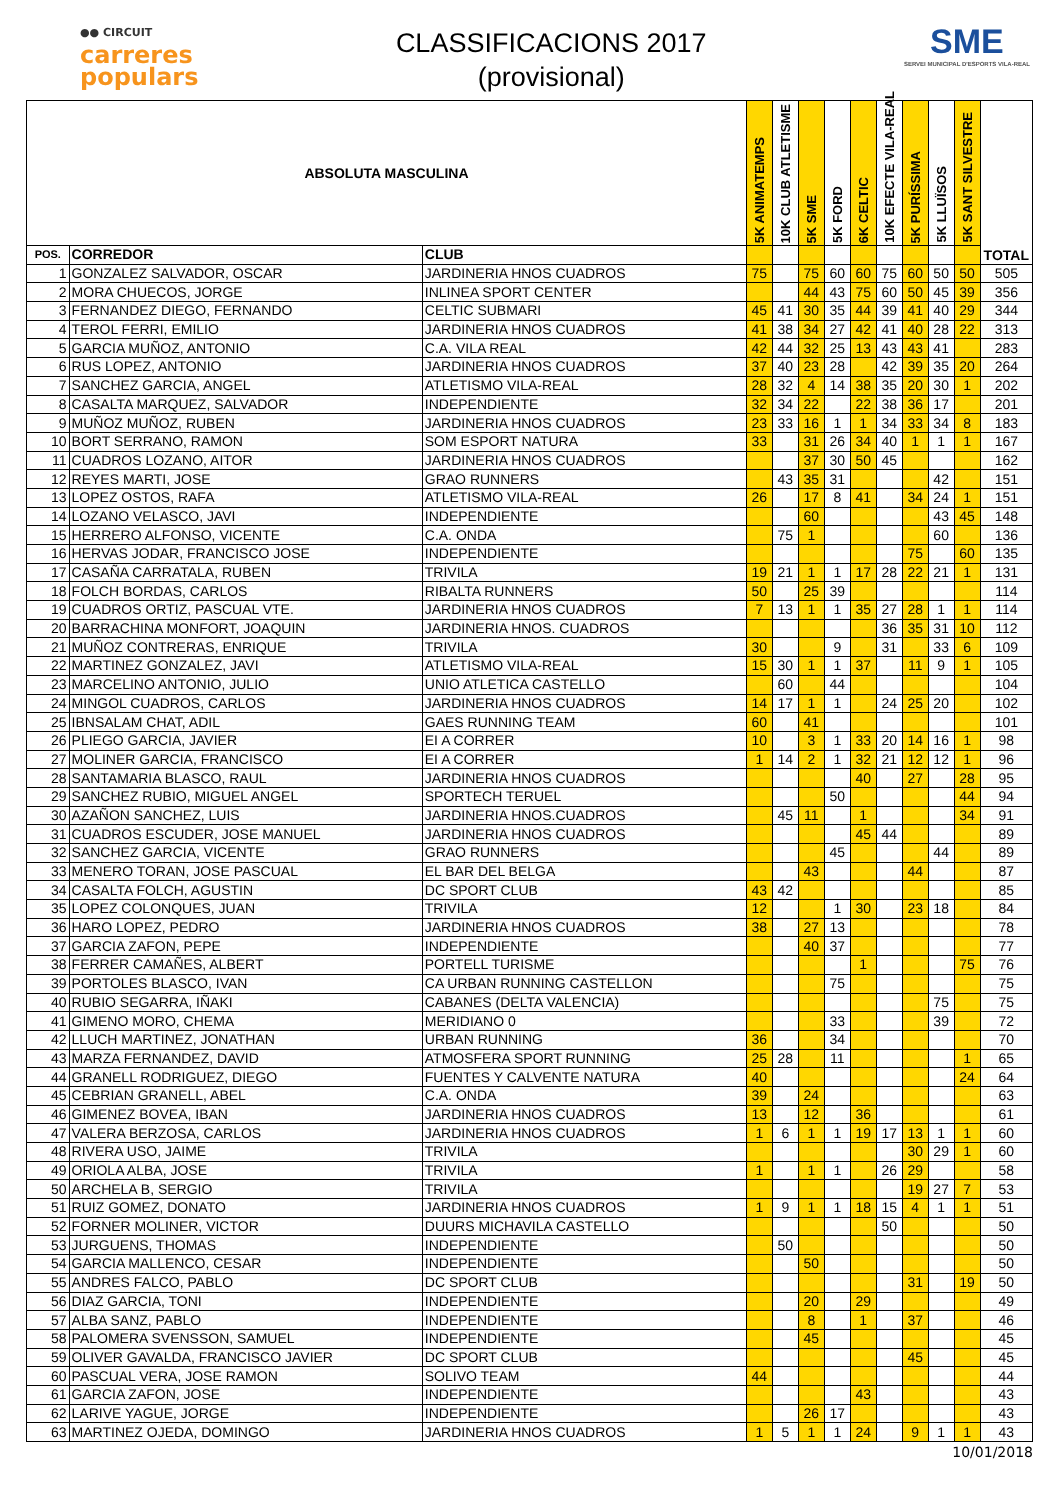●● CIRCUIT
carreres
populars
CLASSIFICACIONS 2017
(provisional)
SME
SERVEI MUNICIPAL D'ESPORTS VILA-REAL
| ABSOLUTA MASCULINA | | | 5K ANIMATEMPS | 10K CLUB ATLETISME | 5K SME | 5K FORD | 6K CELTIC | 10K EFECTE VILA-REAL | 5K PURÍSSIMA | 5K LLUÏSOS | 5K SANT SILVESTRE | TOTAL |
| --- | --- | --- | --- | --- | --- | --- | --- | --- | --- | --- | --- | --- |
| POS. | CORREDOR | CLUB | | | | | | | | | | |
| 1 | GONZALEZ SALVADOR, OSCAR | JARDINERIA HNOS CUADROS | 75 | | 75 | 60 | 60 | 75 | 60 | 50 | 50 | 505 |
| 2 | MORA CHUECOS, JORGE | INLINEA SPORT CENTER | | | 44 | 43 | 75 | 60 | 50 | 45 | 39 | 356 |
| 3 | FERNANDEZ DIEGO, FERNANDO | CELTIC SUBMARI | 45 | 41 | 30 | 35 | 44 | 39 | 41 | 40 | 29 | 344 |
| 4 | TEROL FERRI, EMILIO | JARDINERIA HNOS CUADROS | 41 | 38 | 34 | 27 | 42 | 41 | 40 | 28 | 22 | 313 |
| 5 | GARCIA MUÑOZ, ANTONIO | C.A. VILA REAL | 42 | 44 | 32 | 25 | 13 | 43 | 43 | 41 | | 283 |
| 6 | RUS LOPEZ, ANTONIO | JARDINERIA HNOS CUADROS | 37 | 40 | 23 | 28 | | 42 | 39 | 35 | 20 | 264 |
| 7 | SANCHEZ GARCIA, ANGEL | ATLETISMO VILA-REAL | 28 | 32 | 4 | 14 | 38 | 35 | 20 | 30 | 1 | 202 |
| 8 | CASALTA MARQUEZ, SALVADOR | INDEPENDIENTE | 32 | 34 | 22 | | 22 | 38 | 36 | 17 | | 201 |
| 9 | MUÑOZ MUÑOZ, RUBEN | JARDINERIA HNOS CUADROS | 23 | 33 | 16 | 1 | 1 | 34 | 33 | 34 | 8 | 183 |
| 10 | BORT SERRANO, RAMON | SOM ESPORT NATURA | 33 | | 31 | 26 | 34 | 40 | 1 | 1 | 1 | 167 |
| 11 | CUADROS LOZANO, AITOR | JARDINERIA HNOS CUADROS | | | 37 | 30 | 50 | 45 | | | | 162 |
| 12 | REYES MARTI, JOSE | GRAO RUNNERS | | 43 | 35 | 31 | | | | 42 | | 151 |
| 13 | LOPEZ OSTOS, RAFA | ATLETISMO VILA-REAL | 26 | | 17 | 8 | 41 | | 34 | 24 | 1 | 151 |
| 14 | LOZANO VELASCO, JAVI | INDEPENDIENTE | | | 60 | | | | | 43 | 45 | 148 |
| 15 | HERRERO ALFONSO, VICENTE | C.A. ONDA | | 75 | 1 | | | | | 60 | | 136 |
| 16 | HERVAS JODAR, FRANCISCO JOSE | INDEPENDIENTE | | | | | | | 75 | | 60 | 135 |
| 17 | CASAÑA CARRATALA, RUBEN | TRIVILA | 19 | 21 | 1 | 1 | 17 | 28 | 22 | 21 | 1 | 131 |
| 18 | FOLCH BORDAS, CARLOS | RIBALTA RUNNERS | 50 | | 25 | 39 | | | | | | 114 |
| 19 | CUADROS ORTIZ, PASCUAL VTE. | JARDINERIA HNOS CUADROS | 7 | 13 | 1 | 1 | 35 | 27 | 28 | 1 | 1 | 114 |
| 20 | BARRACHINA MONFORT, JOAQUIN | JARDINERIA HNOS. CUADROS | | | | | | 36 | 35 | 31 | 10 | 112 |
| 21 | MUÑOZ CONTRERAS, ENRIQUE | TRIVILA | 30 | | | 9 | | 31 | | 33 | 6 | 109 |
| 22 | MARTINEZ GONZALEZ, JAVI | ATLETISMO VILA-REAL | 15 | 30 | 1 | 1 | 37 | | 11 | 9 | 1 | 105 |
| 23 | MARCELINO ANTONIO, JULIO | UNIO ATLETICA CASTELLO | | 60 | | 44 | | | | | | 104 |
| 24 | MINGOL CUADROS, CARLOS | JARDINERIA HNOS CUADROS | 14 | 17 | 1 | 1 | | 24 | 25 | 20 | | 102 |
| 25 | IBNSALAM CHAT, ADIL | GAES RUNNING TEAM | 60 | | 41 | | | | | | | 101 |
| 26 | PLIEGO GARCIA, JAVIER | EI A CORRER | 10 | | 3 | 1 | 33 | 20 | 14 | 16 | 1 | 98 |
| 27 | MOLINER GARCIA, FRANCISCO | EI A CORRER | 1 | 14 | 2 | 1 | 32 | 21 | 12 | 12 | 1 | 96 |
| 28 | SANTAMARIA BLASCO, RAUL | JARDINERIA HNOS CUADROS | | | | | 40 | | 27 | | 28 | 95 |
| 29 | SANCHEZ RUBIO, MIGUEL ANGEL | SPORTECH TERUEL | | | | 50 | | | | | 44 | 94 |
| 30 | AZAÑON SANCHEZ, LUIS | JARDINERIA HNOS.CUADROS | | 45 | 11 | | 1 | | | | 34 | 91 |
| 31 | CUADROS ESCUDER, JOSE MANUEL | JARDINERIA HNOS CUADROS | | | | | 45 | 44 | | | | 89 |
| 32 | SANCHEZ GARCIA, VICENTE | GRAO RUNNERS | | | | 45 | | | | 44 | | 89 |
| 33 | MENERO TORAN, JOSE PASCUAL | EL BAR DEL BELGA | | | 43 | | | | 44 | | | 87 |
| 34 | CASALTA FOLCH, AGUSTIN | DC SPORT CLUB | 43 | 42 | | | | | | | | 85 |
| 35 | LOPEZ COLONQUES, JUAN | TRIVILA | 12 | | | 1 | 30 | | 23 | 18 | | 84 |
| 36 | HARO LOPEZ, PEDRO | JARDINERIA HNOS CUADROS | 38 | | 27 | 13 | | | | | | 78 |
| 37 | GARCIA ZAFON, PEPE | INDEPENDIENTE | | | 40 | 37 | | | | | | 77 |
| 38 | FERRER CAMAÑES, ALBERT | PORTELL TURISME | | | | | 1 | | | | 75 | 76 |
| 39 | PORTOLES BLASCO, IVAN | CA URBAN RUNNING CASTELLON | | | | 75 | | | | | | 75 |
| 40 | RUBIO SEGARRA, IÑAKI | CABANES (DELTA VALENCIA) | | | | | | | | 75 | | 75 |
| 41 | GIMENO MORO, CHEMA | MERIDIANO 0 | | | | 33 | | | | 39 | | 72 |
| 42 | LLUCH MARTINEZ, JONATHAN | URBAN RUNNING | 36 | | | 34 | | | | | | 70 |
| 43 | MARZA FERNANDEZ, DAVID | ATMOSFERA SPORT RUNNING | 25 | 28 | | 11 | | | | | 1 | 65 |
| 44 | GRANELL RODRIGUEZ, DIEGO | FUENTES Y CALVENTE NATURA | 40 | | | | | | | | 24 | 64 |
| 45 | CEBRIAN GRANELL, ABEL | C.A. ONDA | 39 | | 24 | | | | | | | 63 |
| 46 | GIMENEZ BOVEA, IBAN | JARDINERIA HNOS CUADROS | 13 | | 12 | | 36 | | | | | 61 |
| 47 | VALERA BERZOSA, CARLOS | JARDINERIA HNOS CUADROS | 1 | 6 | 1 | 1 | 19 | 17 | 13 | 1 | 1 | 60 |
| 48 | RIVERA USO, JAIME | TRIVILA | | | | | | | 30 | 29 | 1 | 60 |
| 49 | ORIOLA ALBA, JOSE | TRIVILA | 1 | | 1 | 1 | | 26 | 29 | | | 58 |
| 50 | ARCHELA B, SERGIO | TRIVILA | | | | | | | 19 | 27 | 7 | 53 |
| 51 | RUIZ GOMEZ, DONATO | JARDINERIA HNOS CUADROS | 1 | 9 | 1 | 1 | 18 | 15 | 4 | 1 | 1 | 51 |
| 52 | FORNER MOLINER, VICTOR | DUURS MICHAVILA CASTELLO | | | | | | 50 | | | | 50 |
| 53 | JURGUENS, THOMAS | INDEPENDIENTE | | 50 | | | | | | | | 50 |
| 54 | GARCIA MALLENCO, CESAR | INDEPENDIENTE | | | 50 | | | | | | | 50 |
| 55 | ANDRES FALCO, PABLO | DC SPORT CLUB | | | | | | | 31 | | 19 | 50 |
| 56 | DIAZ GARCIA, TONI | INDEPENDIENTE | | | 20 | | 29 | | | | | 49 |
| 57 | ALBA SANZ, PABLO | INDEPENDIENTE | | | 8 | | 1 | | 37 | | | 46 |
| 58 | PALOMERA SVENSSON, SAMUEL | INDEPENDIENTE | | | 45 | | | | | | | 45 |
| 59 | OLIVER GAVALDA, FRANCISCO JAVIER | DC SPORT CLUB | | | | | | | 45 | | | 45 |
| 60 | PASCUAL VERA, JOSE RAMON | SOLIVO TEAM | 44 | | | | | | | | | 44 |
| 61 | GARCIA ZAFON, JOSE | INDEPENDIENTE | | | | | 43 | | | | | 43 |
| 62 | LARIVE YAGUE, JORGE | INDEPENDIENTE | | | 26 | 17 | | | | | | 43 |
| 63 | MARTINEZ OJEDA, DOMINGO | JARDINERIA HNOS CUADROS | 1 | 5 | 1 | 1 | 24 | | 9 | 1 | 1 | 43 |
10/01/2018